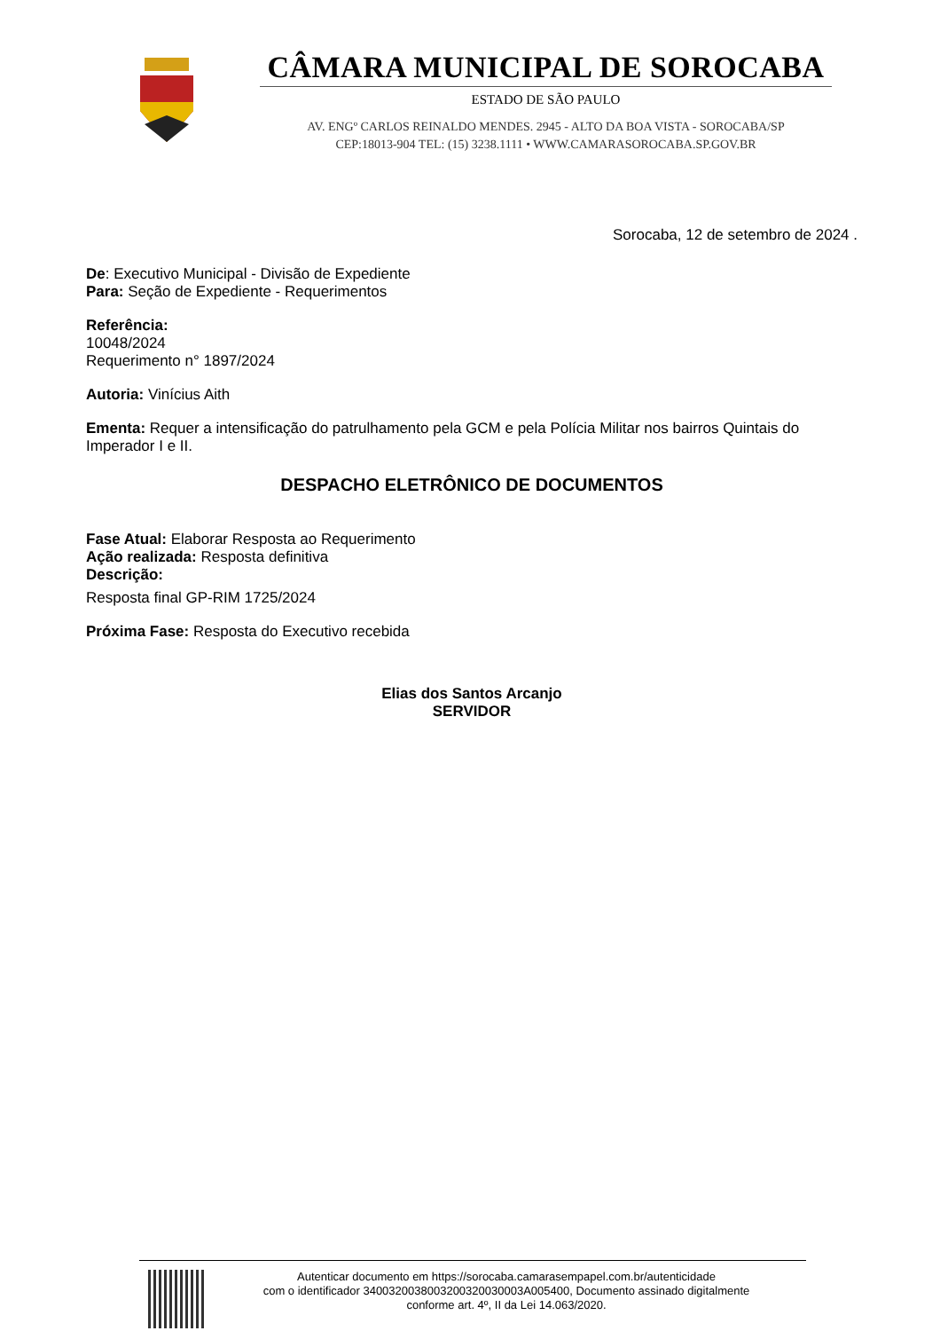CÂMARA MUNICIPAL DE SOROCABA
ESTADO DE SÃO PAULO
AV. ENGº CARLOS REINALDO MENDES. 2945 - ALTO DA BOA VISTA - SOROCABA/SP
CEP:18013-904 TEL: (15) 3238.1111 • WWW.CAMARASOROCABA.SP.GOV.BR
Sorocaba, 12 de setembro de 2024 .
De: Executivo Municipal - Divisão de Expediente
Para: Seção de Expediente - Requerimentos
Referência:
10048/2024
Requerimento n° 1897/2024
Autoria: Vinícius Aith
Ementa: Requer a intensificação do patrulhamento pela GCM e pela Polícia Militar nos bairros Quintais do Imperador I e II.
DESPACHO ELETRÔNICO DE DOCUMENTOS
Fase Atual: Elaborar Resposta ao Requerimento
Ação realizada: Resposta definitiva
Descrição:
Resposta final GP-RIM 1725/2024
Próxima Fase: Resposta do Executivo recebida
Elias dos Santos Arcanjo
SERVIDOR
Autenticar documento em https://sorocaba.camarasempapel.com.br/autenticidade
com o identificador 3400320038003200320030003A005400, Documento assinado digitalmente
conforme art. 4º, II da Lei 14.063/2020.